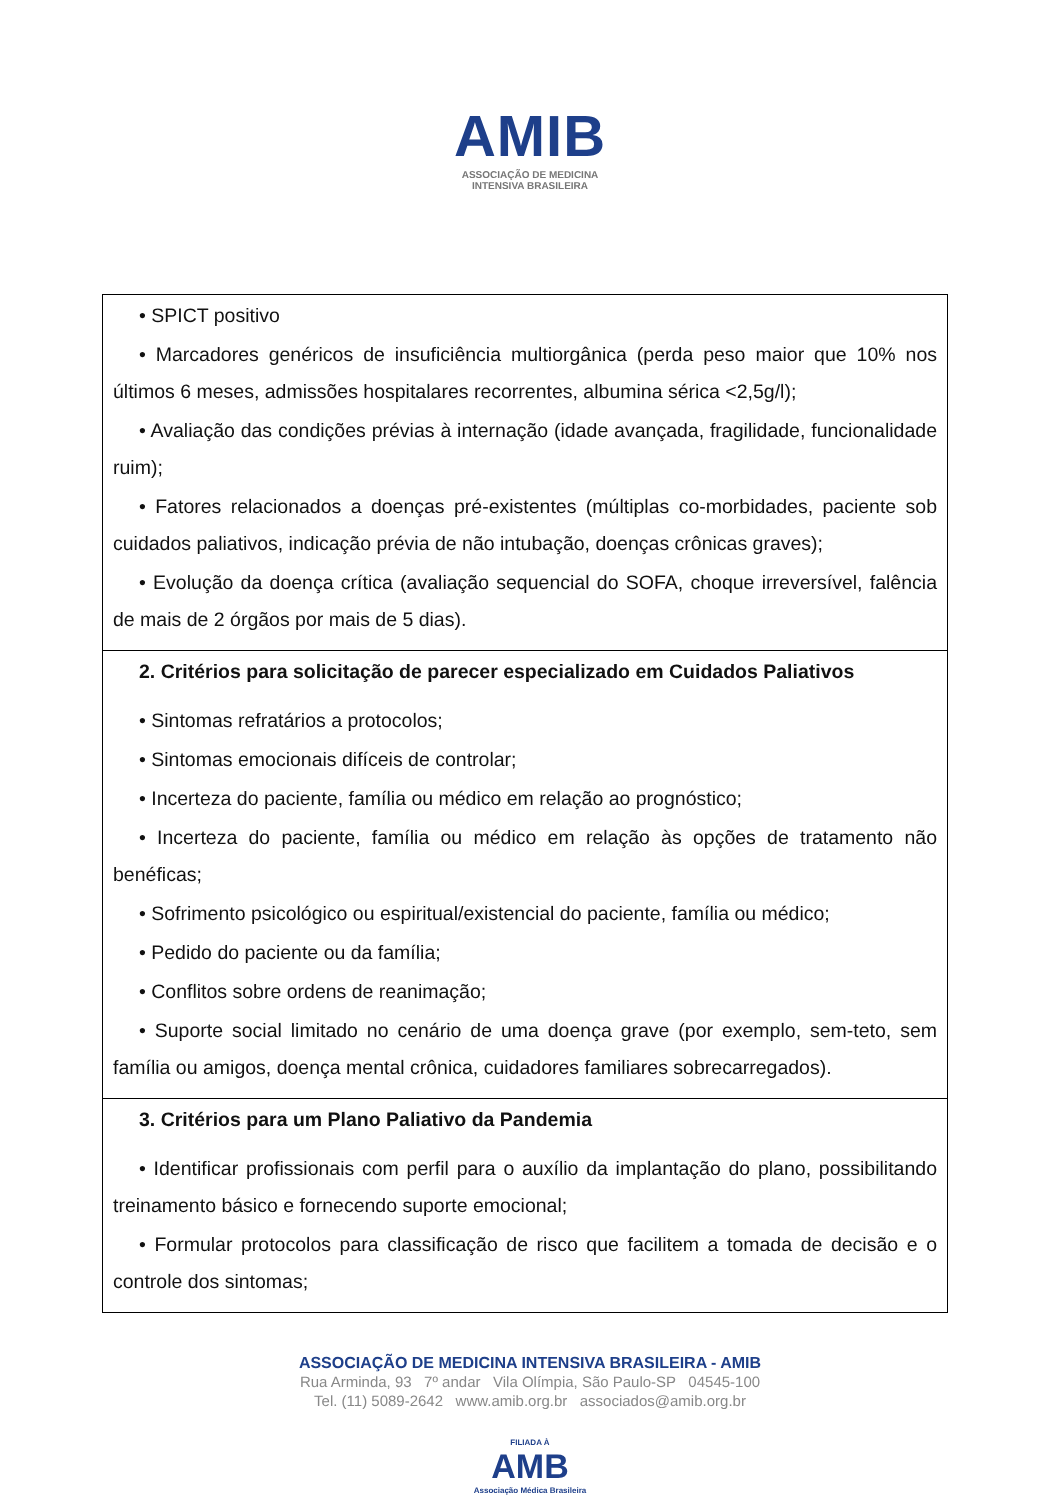AMIB
ASSOCIAÇÃO DE MEDICINA
INTENSIVA BRASILEIRA
| • SPICT positivo • Marcadores genéricos de insuficiência multiorgânica (perda peso maior que 10% nos últimos 6 meses, admissões hospitalares recorrentes, albumina sérica <2,5g/l); • Avaliação das condições prévias à internação (idade avançada, fragilidade, funcionalidade ruim); • Fatores relacionados a doenças pré-existentes (múltiplas co-morbidades, paciente sob cuidados paliativos, indicação prévia de não intubação, doenças crônicas graves); • Evolução da doença crítica (avaliação sequencial do SOFA, choque irreversível, falência de mais de 2 órgãos por mais de 5 dias). |
| 2. Critérios para solicitação de parecer especializado em Cuidados Paliativos • Sintomas refratários a protocolos; • Sintomas emocionais difíceis de controlar; • Incerteza do paciente, família ou médico em relação ao prognóstico; • Incerteza do paciente, família ou médico em relação às opções de tratamento não benéficas; • Sofrimento psicológico ou espiritual/existencial do paciente, família ou médico; • Pedido do paciente ou da família; • Conflitos sobre ordens de reanimação; • Suporte social limitado no cenário de uma doença grave (por exemplo, sem-teto, sem família ou amigos, doença mental crônica, cuidadores familiares sobrecarregados). |
| 3. Critérios para um Plano Paliativo da Pandemia • Identificar profissionais com perfil para o auxílio da implantação do plano, possibilitando treinamento básico e fornecendo suporte emocional; • Formular protocolos para classificação de risco que facilitem a tomada de decisão e o controle dos sintomas; |
ASSOCIAÇÃO DE MEDICINA INTENSIVA BRASILEIRA - AMIB
Rua Arminda, 93 7º andar Vila Olímpia, São Paulo-SP 04545-100
Tel. (11) 5089-2642 www.amib.org.br associados@amib.org.br
FILIADA À
AMB
Associação Médica Brasileira